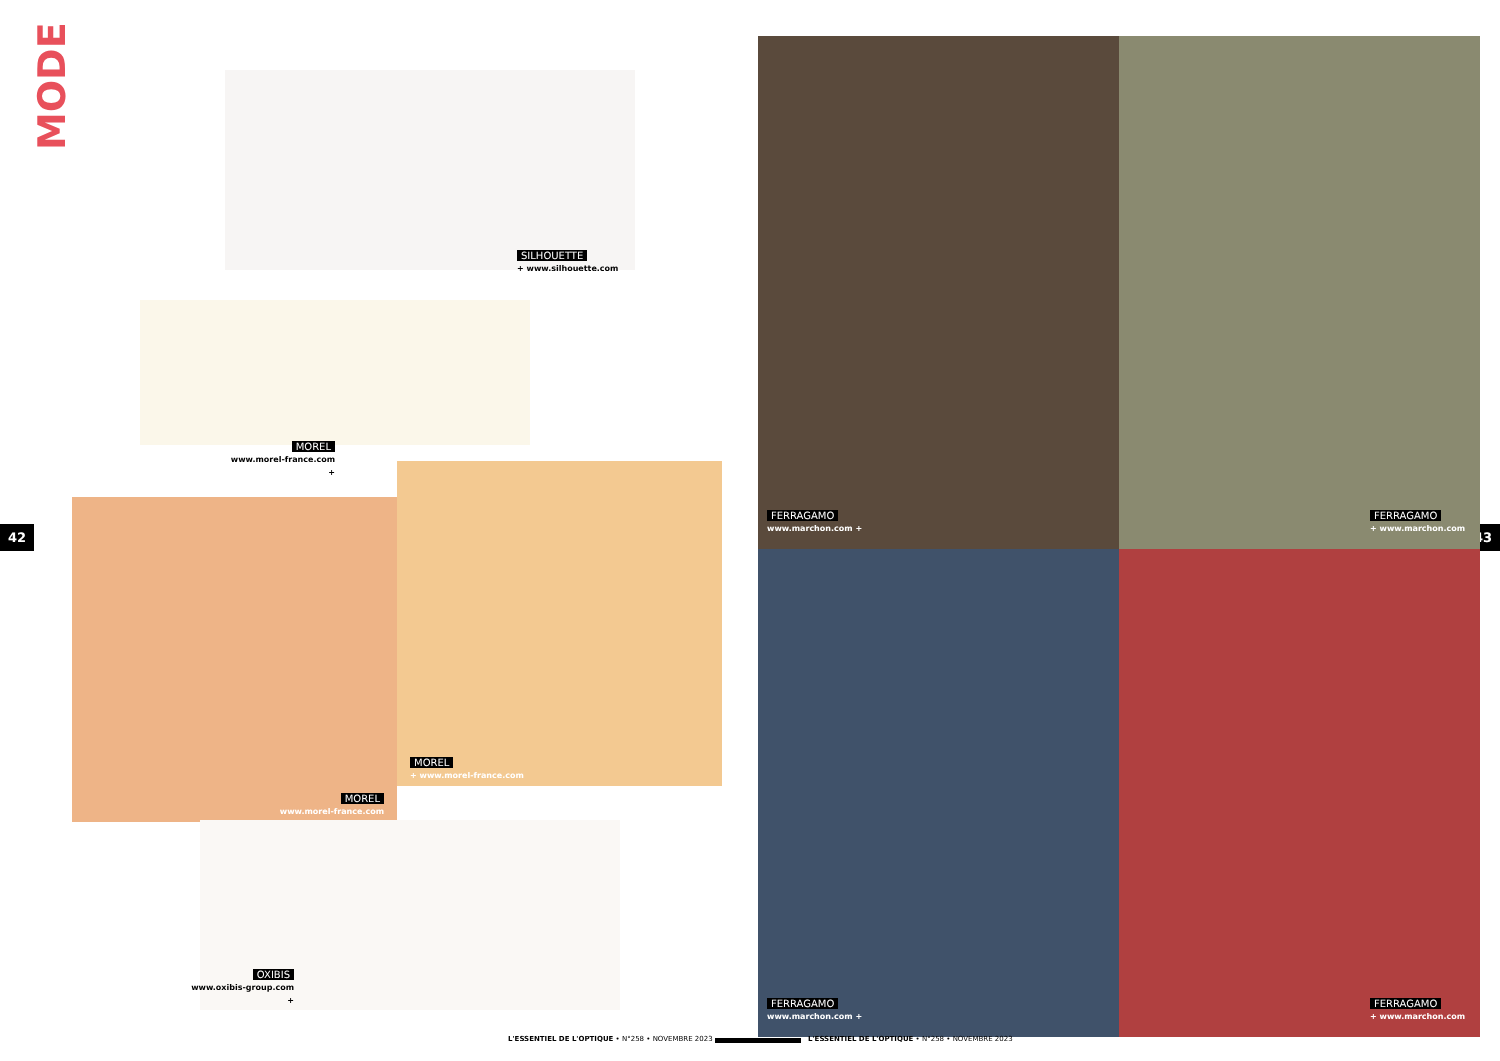MODE
42 43
SILHOUETTE
+ www.silhouette.com
MOREL
www.morel-france.com +
MOREL
www.morel-france.com +
MOREL
+ www.morel-france.com
OXIBIS
www.oxibis-group.com +
FERRAGAMO
www.marchon.com +
FERRAGAMO
+ www.marchon.com
FERRAGAMO
www.marchon.com +
FERRAGAMO
+ www.marchon.com
L'ESSENTIEL DE L'OPTIQUE • N°258 • NOVEMBRE 2023
L'ESSENTIEL DE L'OPTIQUE • N°258 • NOVEMBRE 2023